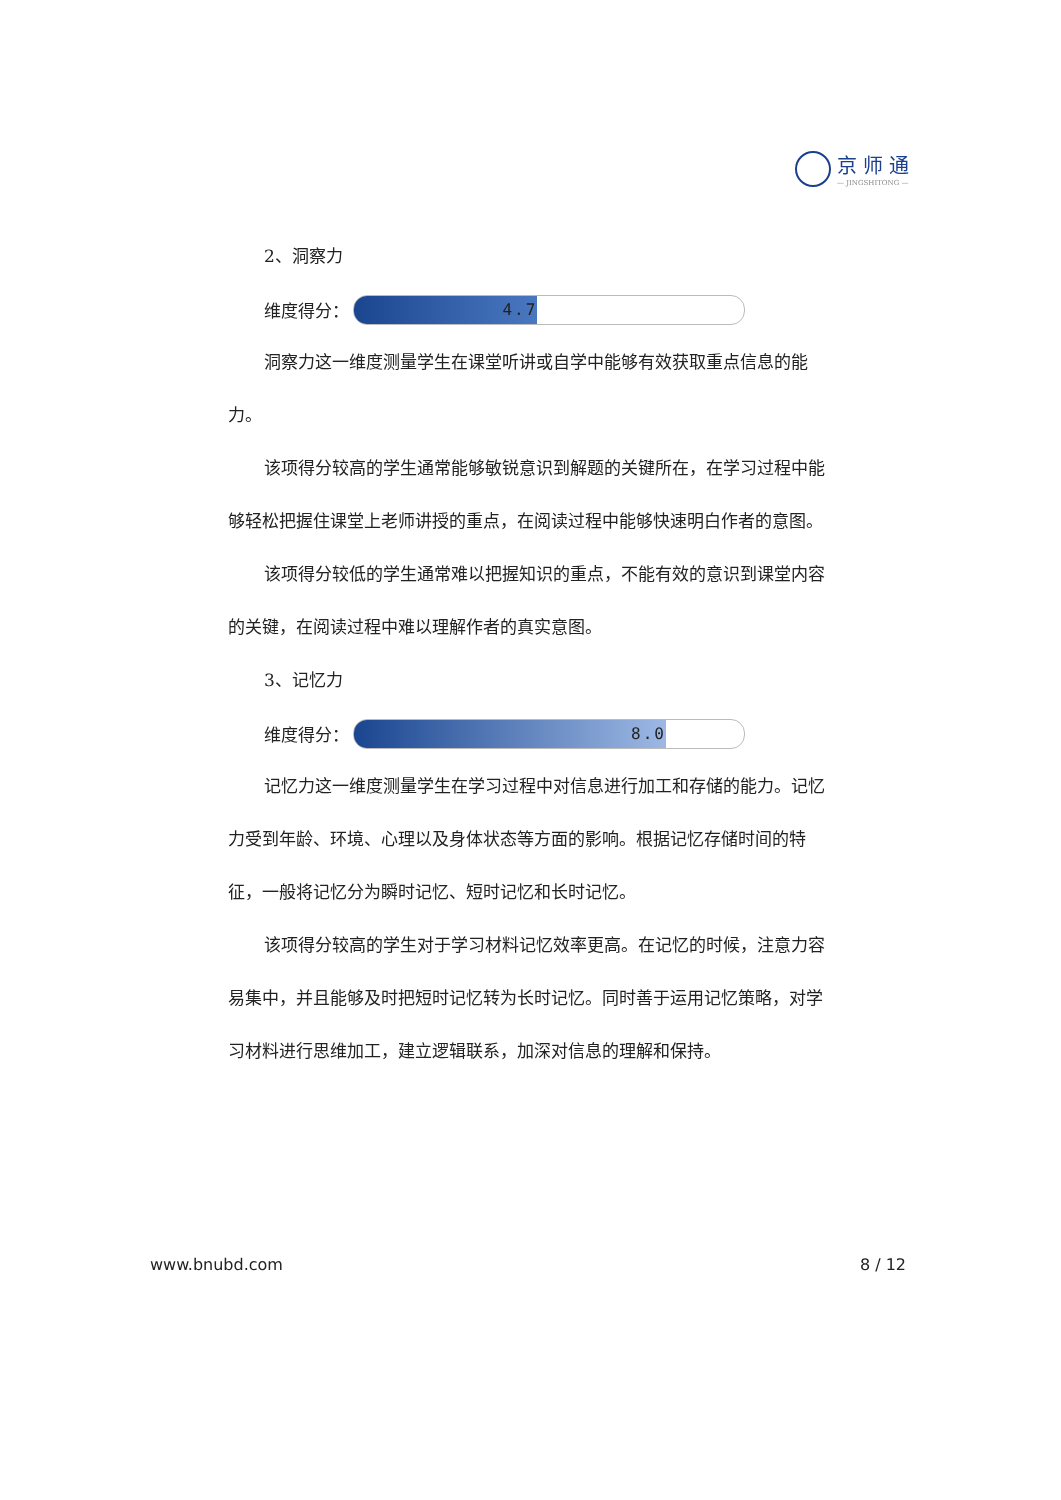京师通
— JINGSHITONG —
2、洞察力
维度得分：
4.7
洞察力这一维度测量学生在课堂听讲或自学中能够有效获取重点信息的能力。
该项得分较高的学生通常能够敏锐意识到解题的关键所在，在学习过程中能够轻松把握住课堂上老师讲授的重点，在阅读过程中能够快速明白作者的意图。
该项得分较低的学生通常难以把握知识的重点，不能有效的意识到课堂内容的关键，在阅读过程中难以理解作者的真实意图。
3、记忆力
维度得分：
8.0
记忆力这一维度测量学生在学习过程中对信息进行加工和存储的能力。记忆力受到年龄、环境、心理以及身体状态等方面的影响。根据记忆存储时间的特征，一般将记忆分为瞬时记忆、短时记忆和长时记忆。
该项得分较高的学生对于学习材料记忆效率更高。在记忆的时候，注意力容易集中，并且能够及时把短时记忆转为长时记忆。同时善于运用记忆策略，对学习材料进行思维加工，建立逻辑联系，加深对信息的理解和保持。
www.bnubd.com 8 / 12